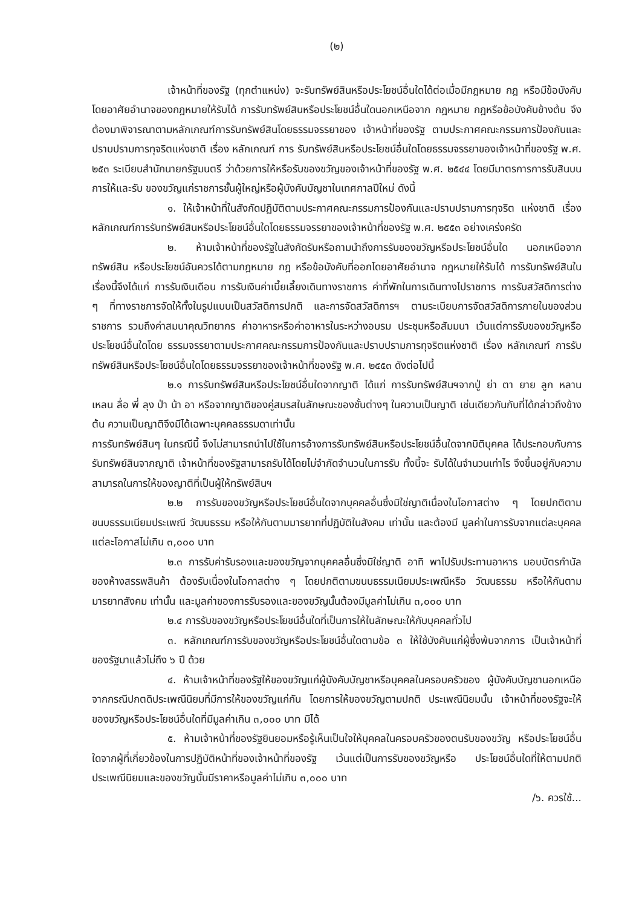(๒)
เจ้าหน้าที่ของรัฐ (ทุกตำแหน่ง) จะรับทรัพย์สินหรือประโยชน์อื่นใดได้ต่อเมื่อมีกฎหมาย กฎ หรือมีข้อบังคับ โดยอาศัยอำนาจของกฎหมายให้รับได้ การรับทรัพย์สินหรือประโยชน์อื่นใดนอกเหนือจาก กฎหมาย กฎหรือข้อบังคับข้างต้น จึงต้องมาพิจารณาตามหลักเกณฑ์การรับทรัพย์สินโดยธรรมจรรยาของ เจ้าหน้าที่ของรัฐ ตามประกาศคณะกรรมการป้องกันและปราบปรามการทุจริตแห่งชาติ เรื่อง หลักเกณฑ์ การ รับทรัพย์สินหรือประโยชน์อื่นใดโดยธรรมจรรยาของเจ้าหน้าที่ของรัฐ พ.ศ. ๒๕๓ ระเบียบสำนักนายกรัฐมนตรี ว่าด้วยการให้หรือรับของขวัญของเจ้าหน้าที่ของรัฐ พ.ศ. ๒๕๔๔ โดยมีมาตรการการรับสินบนการให้และรับ ของขวัญแก่ราชการชั้นผู้ใหญ่หรือผู้บังคับบัญชาในเทศกาลปีใหม่ ดังนี้
๑. ให้เจ้าหน้าที่ในสังกัดปฏิบัติตามประกาศคณะกรรมการป้องกันและปราบปรามการทุจริต แห่งชาติ เรื่องหลักเกณฑ์การรับทรัพย์สินหรือประโยชน์อื่นใดโดยธรรมจรรยาของเจ้าหน้าที่ของรัฐ พ.ศ. ๒๕๕๓ อย่างเคร่งครัด
๒. ห้ามเจ้าหน้าที่ของรัฐในสังกัดรับหรือถามนำถึงการรับของขวัญหรือประโยชน์อื่นใด นอกเหนือจากทรัพย์สิน หรือประโยชน์อันควรได้ตามกฎหมาย กฎ หรือข้อบังคับที่ออกโดยอาศัยอำนาจ กฎหมายให้รับได้ การรับทรัพย์สินในเรื่องนี้จึงได้แก่ การรับเงินเดือน การรับเงินค่าเบี้ยเลี้ยงเดินทางราชการ ค่าที่พักในการเดินทางไปราชการ การรับสวัสดิการต่าง ๆ ที่ทางราชการจัดให้ทั้งในรูปแบบเป็นสวัสดิการปกติ และการจัดสวัสดิการฯ ตามระเบียบการจัดสวัสดิการภายในของส่วนราชการ รวมถึงค่าสมนาคุณวิทยากร ค่าอาหารหรือค่าอาหารในระหว่างอบรม ประชุมหรือสัมมนา เว้นแต่การรับของขวัญหรือประโยชน์อื่นใดโดย ธรรมจรรยาตามประกาศคณะกรรมการป้องกันและปราบปรามการทุจริตแห่งชาติ เรื่อง หลักเกณฑ์ การรับ ทรัพย์สินหรือประโยชน์อื่นใดโดยธรรมจรรยาของเจ้าหน้าที่ของรัฐ พ.ศ. ๒๕๕๓ ดังต่อไปนี้
๒.๑ การรับทรัพย์สินหรือประโยชน์อื่นใดจากญาติ ได้แก่ การรับทรัพย์สินฯจากปู่ ย่า ตา ยาย ลูก หลาน เหลน ลื่อ พี่ ลุง ป่า น้า อา หรือจากญาติของคู่สมรสในลักษณะของชั้นต่างๆ ในความเป็นญาติ เช่นเดียวกันกับที่ได้กล่าวถึงข้างต้น ความเป็นญาติจึงมีได้เฉพาะบุคคลธรรมดาเท่านั้น
การรับทรัพย์สินๆ ในกรณีนี้ จึงไม่สามารถนำไปใช้ในการอ้างการรับทรัพย์สินหรือประโยชน์อื่นใดจากบิติบุคคล ได้ประกอบกับการรับทรัพย์สินจากญาติ เจ้าหน้าที่ของรัฐสามารถรับได้โดยไม่จำกัดจำนวนในการรับ ทั้งนี้จะ รับได้ในจำนวนเท่าไร จึงขึ้นอยู่กับความสามารถในการให้ของญาติที่เป็นผู้ให้ทรัพย์สินฯ
๒.๒ การรับของขวัญหรือประโยชน์อื่นใดจากบุคคลอื่นซึ่งมิใช่ญาติเนื่องในโอกาสต่าง ๆ โดยปกติตามขนบธรรมเนียมประเพณี วัฒนธรรม หรือให้กันตามมารยาทที่ปฏิบัติในสังคม เท่านั้น และต้องมี มูลค่าในการรับจากแต่ละบุคคล แต่ละโอกาสไม่เกิน ๓,๐๐๐ บาท
๒.๓ การรับค่ารับรองและของขวัญจากบุคคลอื่นซึ่งมิใช่ญาติ อาทิ พาไปรับประทานอาหาร มอบบัตรกำนัลของห้างสรรพสินค้า ต้องรับเนื่องในโอกาสต่าง ๆ โดยปกติตามขนบธรรมเนียมประเพณีหรือ วัฒนธรรม หรือให้กันตามมารยาทสังคม เท่านั้น และมูลค่าของการรับรองและของขวัญนั้นต้องมีมูลค่าไม่เกิน ๓,๐๐๐ บาท
๒.๔ การรับของขวัญหรือประโยชน์อื่นใดที่เป็นการให้ในลักษณะให้กับบุคคลทั่วไป
๓. หลักเกณฑ์การรับของขวัญหรือประโยชน์อื่นใดตามข้อ ๓ ให้ใช้บังคับแก่ผู้ซึ่งพ้นจากการ เป็นเจ้าหน้าที่ของรัฐมาแล้วไม่ถึง ๖ ปี ด้วย
๔. ห้ามเจ้าหน้าที่ของรัฐให้ของขวัญแก่ผู้บังคับบัญชาหรือบุคคลในครอบครัวของ ผู้บังคับบัญชานอกเหนือจากกรณีปกตดิประเพณีนิยมที่มีการให้ของขวัญแก่กัน โดยการให้ของขวัญตามปกติ ประเพณีนิยมนั้น เจ้าหน้าที่ของรัฐจะให้ของขวัญหรือประโยชน์อื่นใดที่มีมูลค่าเกิน ๓,๐๐๐ บาท มิได้
๕. ห้ามเจ้าหน้าที่ของรัฐยินยอมหรือรู้เห็นเป็นใจให้บุคคลในครอบครัวของตนรับของขวัญ หรือประโยชน์อื่นใดจากผู้ที่เกี่ยวข้องในการปฏิบัติหน้าที่ของเจ้าหน้าที่ของรัฐ เว้นแต่เป็นการรับของขวัญหรือ ประโยชน์อื่นใดที่ให้ตามปกติประเพณีนิยมและของขวัญนั้นมีราคาหรือมูลค่าไม่เกิน ๓,๐๐๐ บาท
/๖. ควรใช้...